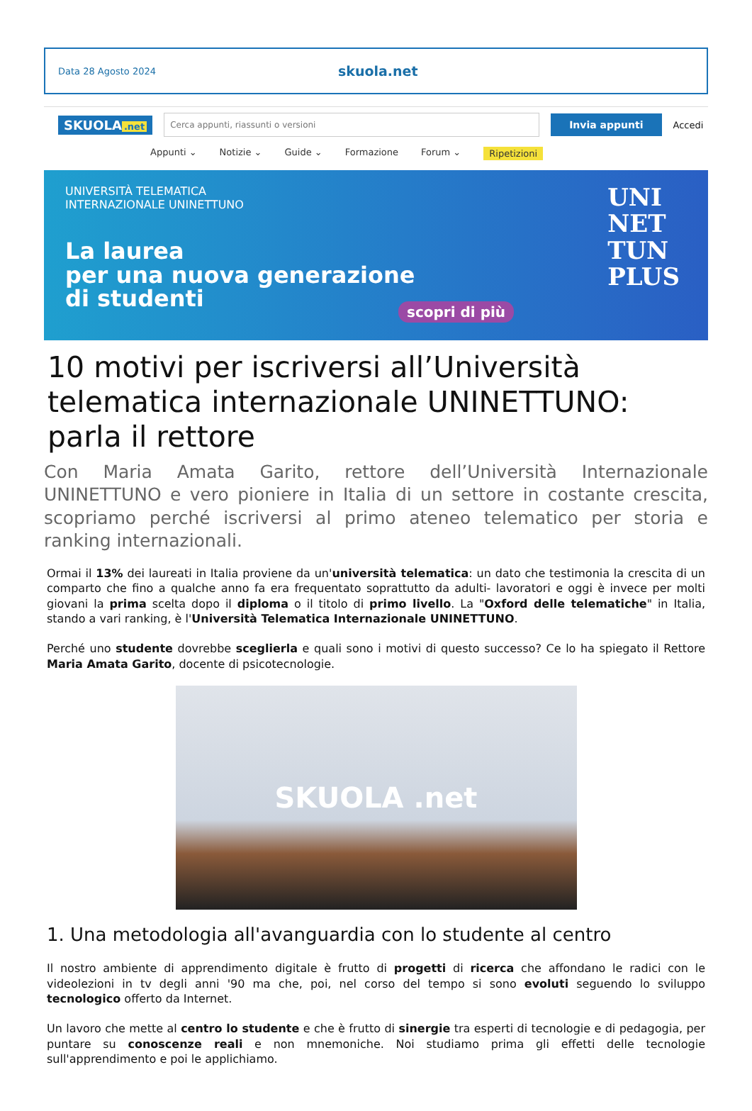Data 28 Agosto 2024
skuola.net
SKUOLA.net
Cerca appunti, riassunti o versioni
Invia appunti
Accedi
Appunti ⌄ Notizie ⌄ Guide ⌄ Formazione Forum ⌄ Ripetizioni
UNIVERSITÀ TELEMATICA
INTERNAZIONALE UNINETTUNO
La laurea
per una nuova generazione
di studenti
scopri di più
UNI
NET
TUN
PLUS
10 motivi per iscriversi all’Università telematica internazionale UNINETTUNO: parla il rettore
Con Maria Amata Garito, rettore dell’Università Internazionale UNINETTUNO e vero pioniere in Italia di un settore in costante crescita, scopriamo perché iscriversi al primo ateneo telematico per storia e ranking internazionali.
Ormai il 13% dei laureati in Italia proviene da un'università telematica: un dato che testimonia la crescita di un comparto che fino a qualche anno fa era frequentato soprattutto da adulti- lavoratori e oggi è invece per molti giovani la prima scelta dopo il diploma o il titolo di primo livello. La "Oxford delle telematiche" in Italia, stando a vari ranking, è l'Università Telematica Internazionale UNINETTUNO.
Perché uno studente dovrebbe sceglierla e quali sono i motivi di questo successo? Ce lo ha spiegato il Rettore Maria Amata Garito, docente di psicotecnologie.
SKUOLA .net
1. Una metodologia all'avanguardia con lo studente al centro
Il nostro ambiente di apprendimento digitale è frutto di progetti di ricerca che affondano le radici con le videolezioni in tv degli anni '90 ma che, poi, nel corso del tempo si sono evoluti seguendo lo sviluppo tecnologico offerto da Internet.
Un lavoro che mette al centro lo studente e che è frutto di sinergie tra esperti di tecnologie e di pedagogia, per puntare su conoscenze reali e non mnemoniche. Noi studiamo prima gli effetti delle tecnologie sull'apprendimento e poi le applichiamo.